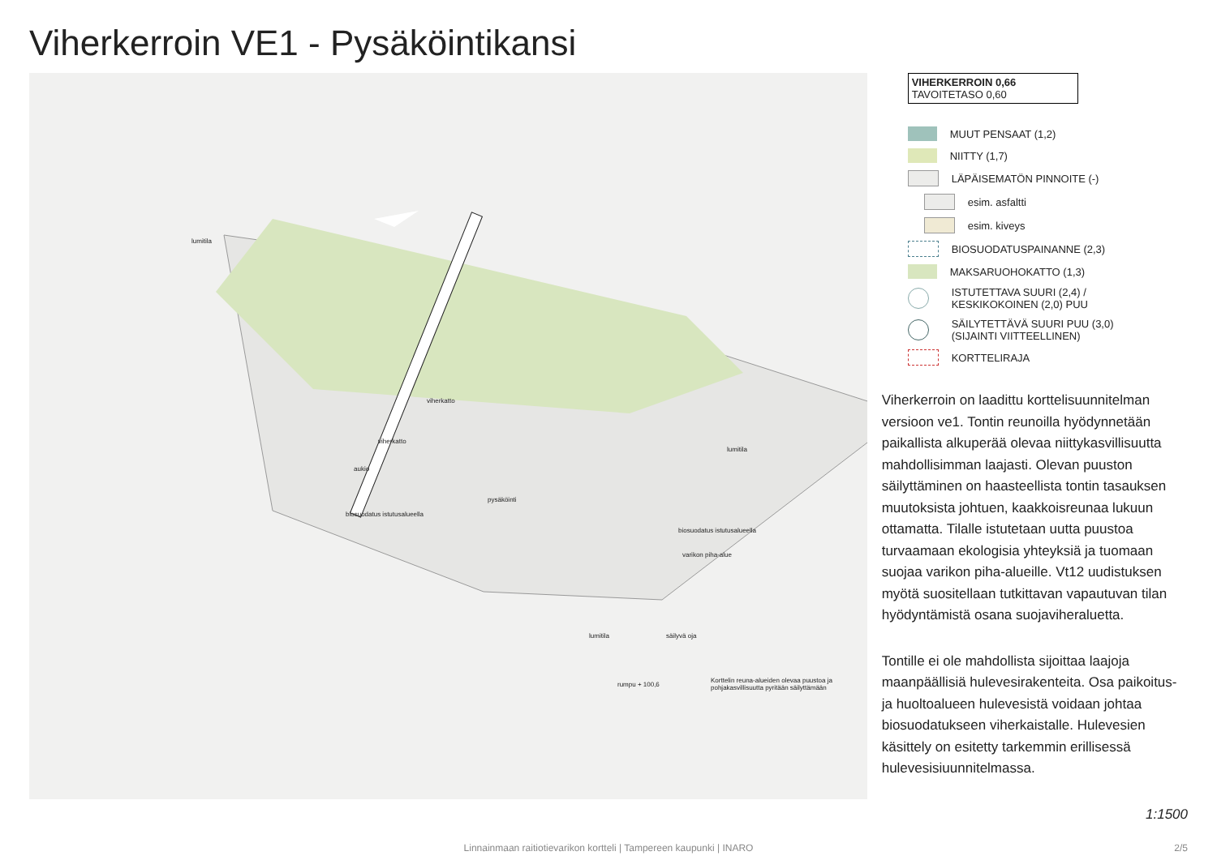Viherkerroin VE1 - Pysäköintikansi
lumitila
viherkatto
viherkatto
aukio
pysäköinti
biosuodatus istutusalueella
biosuodatus istutusalueella
varikon piha-alue
lumitila
lumitila säilyvä oja
rumpu + 100,6
Korttelin reuna-alueiden olevaa puustoa ja pohjakasvillisuutta pyritään säilyttämään
VIHERKERROIN 0,66
TAVOITETASO 0,60
MUUT PENSAAT (1,2)
NIITTY (1,7)
LÄPÄISEMATÖN PINNOITE (-)
esim. asfaltti
esim. kiveys
BIOSUODATUSPAINANNE (2,3)
MAKSARUOHOKATTO (1,3)
ISTUTETTAVA SUURI (2,4) /
KESKIKOKOINEN (2,0) PUU
SÄILYTETTÄVÄ SUURI PUU (3,0)
(SIJAINTI VIITTEELLINEN)
KORTTELIRAJA
Viherkerroin on laadittu korttelisuunnitelman versioon ve1. Tontin reunoilla hyödynnetään paikallista alkuperää olevaa niittykasvillisuutta mahdollisimman laajasti. Olevan puuston säilyttäminen on haasteellista tontin tasauksen muutoksista johtuen, kaakkoisreunaa lukuun ottamatta. Tilalle istutetaan uutta puustoa turvaamaan ekologisia yhteyksiä ja tuomaan suojaa varikon piha-alueille. Vt12 uudistuksen myötä suositellaan tutkittavan vapautuvan tilan hyödyntämistä osana suojaviheraluetta.
Tontille ei ole mahdollista sijoittaa laajoja maanpäällisiä hulevesirakenteita. Osa paikoitus- ja huoltoalueen hulevesistä voidaan johtaa biosuodatukseen viherkaistalle. Hulevesien käsittely on esitetty tarkemmin erillisessä hulevesisiuunnitelmassa.
1:1500
Linnainmaan raitiotievarikon kortteli | Tampereen kaupunki | INARO 2/5